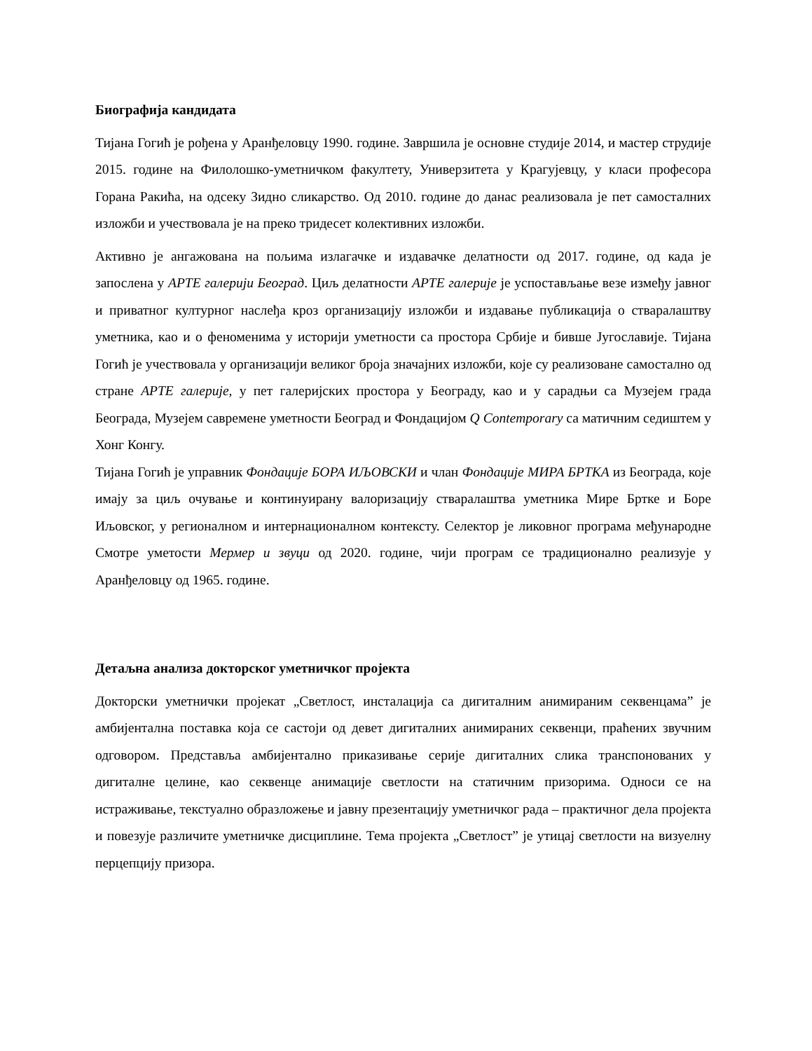Биографија кандидата
Тијана Гогић је рођена у Аранђеловцу 1990. године. Завршила је основне студије 2014, и мастер струдије 2015. године на Филолошко-уметничком факултету, Универзитета у Крагујевцу, у класи професора Горана Ракића, на одсеку Зидно сликарство. Од 2010. године до данас реализовала је пет самосталних изложби и учествовала је на преко тридесет колективних изложби.
Активно је ангажована на пољима излагачке и издавачке делатности од 2017. године, од када је запослена у АРТЕ галерији Београд. Циљ делатности АРТЕ галерије је успостављање везе између јавног и приватног културног наслеђа кроз организацију изложби и издавање публикација о стваралаштву уметника, као и о феноменима у историји уметности са простора Србије и бивше Југославије. Тијана Гогић је учествовала у организацији великог броја значајних изложби, које су реализоване самостално од стране АРТЕ галерије, у пет галеријских простора у Београду, као и у сарадњи са Музејем града Београда, Музејем савремене уметности Београд и Фондацијом Q Contemporary са матичним седиштем у Хонг Конгу.
Тијана Гогић је управник Фондације БОРА ИЉОВСКИ и члан Фондације МИРА БРТКА из Београда, које имају за циљ очување и континуирану валоризацију стваралаштва уметника Мире Бртке и Боре Иљовског, у регионалном и интернационалном контексту. Селектор је ликовног програма међународне Смотре уметости Мермер и звуци од 2020. године, чији програм се традиционално реализује у Аранђеловцу од 1965. године.
Детаљна анализа докторског уметничког пројекта
Докторски уметнички пројекат „Светлост, инсталација са дигиталним анимираним секвенцама” је амбијентална поставка која се састоји од девет дигиталних анимираних секвенци, праћених звучним одговором. Представља амбијентално приказивање серије дигиталних слика транспонованих у дигиталне целине, као секвенце анимације светлости на статичним призорима. Односи се на истраживање, текстуално образложење и јавну презентацију уметничког рада – практичног дела пројекта и повезује различите уметничке дисциплине. Тема пројекта „Светлост” је утицај светлости на визуелну перцепцију призора.